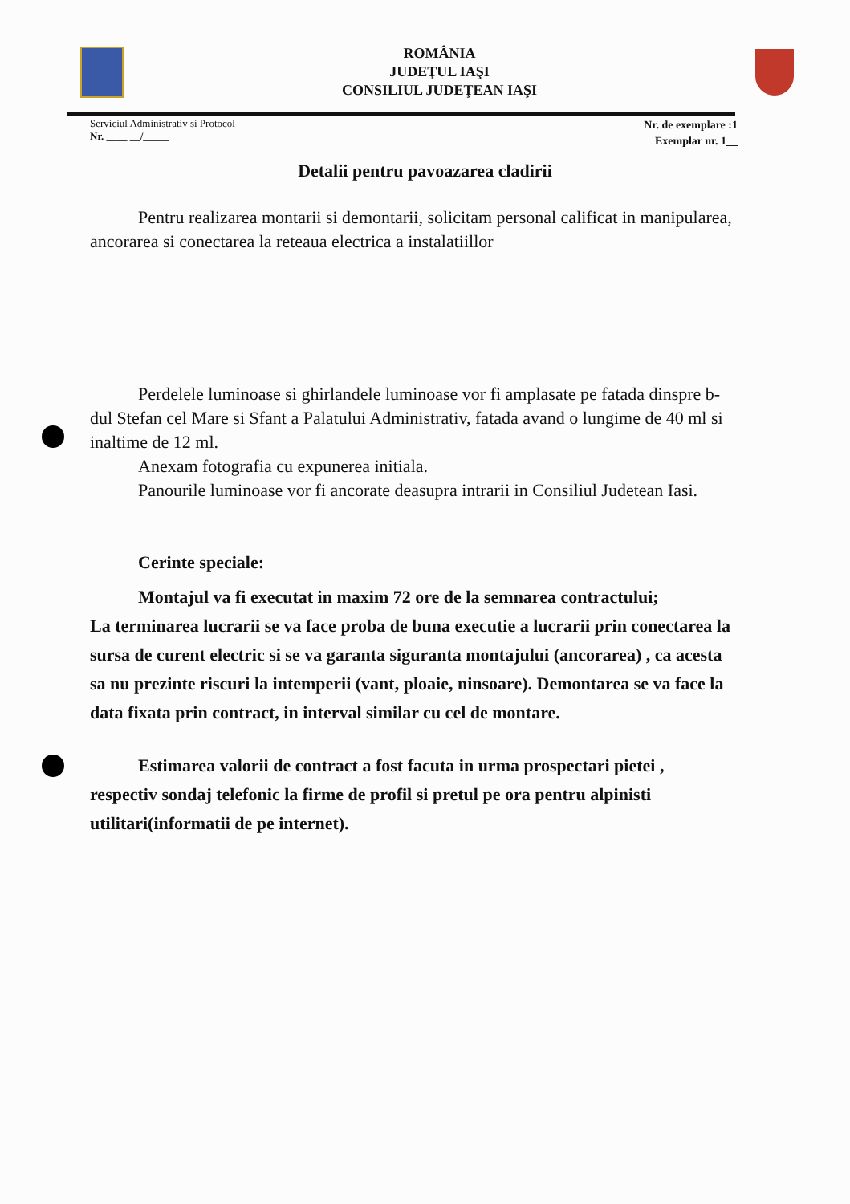ROMÂNIA
JUDEŢUL IAŞI
CONSILIUL JUDEŢEAN IAŞI
Serviciul Administrativ si Protocol
Nr. ____ __/_____
Nr. de exemplare :1
Exemplar nr. 1__
Detalii pentru pavoazarea cladirii
Pentru realizarea montarii si demontarii, solicitam personal calificat in manipularea, ancorarea si conectarea la reteaua electrica a instalatiillor
Perdelele luminoase si ghirlandele luminoase vor fi amplasate pe fatada dinspre b-dul Stefan cel Mare si Sfant a Palatului Administrativ, fatada avand o lungime de 40 ml si inaltime de 12 ml.
Anexam fotografia cu expunerea initiala.
Panourile luminoase vor fi ancorate deasupra intrarii in Consiliul Judetean Iasi.
Cerinte speciale:
Montajul va fi executat in maxim 72 ore de la semnarea contractului;
La terminarea lucrarii se va face proba de buna executie a lucrarii prin conectarea la sursa de curent electric si se va garanta siguranta montajului (ancorarea) , ca acesta sa nu prezinte riscuri la intemperii (vant, ploaie, ninsoare). Demontarea se va face la data fixata prin contract, in interval similar cu cel de montare.
Estimarea valorii de contract a fost facuta in urma prospectari pietei , respectiv sondaj telefonic la firme de profil si pretul pe ora pentru alpinisti utilitari(informatii de pe internet).